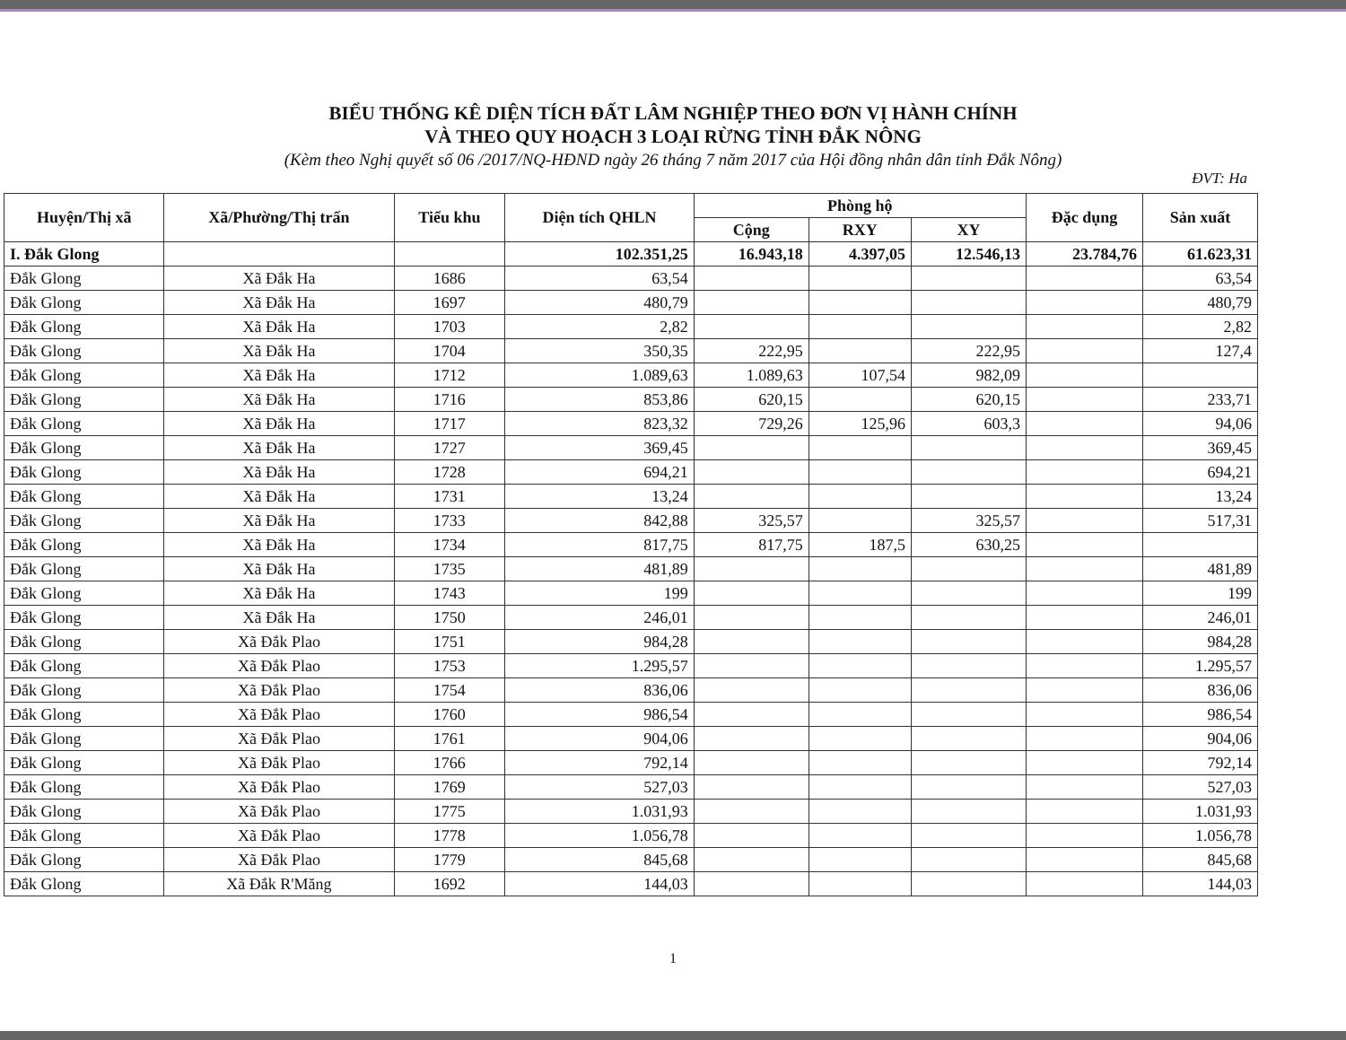BIỂU THỐNG KÊ DIỆN TÍCH ĐẤT LÂM NGHIỆP THEO ĐƠN VỊ HÀNH CHÍNH
VÀ THEO QUY HOẠCH 3 LOẠI RỪNG TỈNH ĐẮK NÔNG
(Kèm theo Nghị quyết số 06 /2017/NQ-HĐND ngày 26 tháng 7 năm 2017 của Hội đồng nhân dân tỉnh Đắk Nông)
ĐVT: Ha
| Huyện/Thị xã | Xã/Phường/Thị trấn | Tiểu khu | Diện tích QHLN | Phòng hộ | | | Đặc dụng | Sản xuất |
| --- | --- | --- | --- | --- | --- | --- | --- | --- |
| | | | | Cộng | RXY | XY | | |
| I. Đắk Glong | | | 102.351,25 | 16.943,18 | 4.397,05 | 12.546,13 | 23.784,76 | 61.623,31 |
| Đắk Glong | Xã Đắk Ha | 1686 | 63,54 | | | | | 63,54 |
| Đắk Glong | Xã Đắk Ha | 1697 | 480,79 | | | | | 480,79 |
| Đắk Glong | Xã Đắk Ha | 1703 | 2,82 | | | | | 2,82 |
| Đắk Glong | Xã Đắk Ha | 1704 | 350,35 | 222,95 | | 222,95 | | 127,4 |
| Đắk Glong | Xã Đắk Ha | 1712 | 1.089,63 | 1.089,63 | 107,54 | 982,09 | | |
| Đắk Glong | Xã Đắk Ha | 1716 | 853,86 | 620,15 | | 620,15 | | 233,71 |
| Đắk Glong | Xã Đắk Ha | 1717 | 823,32 | 729,26 | 125,96 | 603,3 | | 94,06 |
| Đắk Glong | Xã Đắk Ha | 1727 | 369,45 | | | | | 369,45 |
| Đắk Glong | Xã Đắk Ha | 1728 | 694,21 | | | | | 694,21 |
| Đắk Glong | Xã Đắk Ha | 1731 | 13,24 | | | | | 13,24 |
| Đắk Glong | Xã Đắk Ha | 1733 | 842,88 | 325,57 | | 325,57 | | 517,31 |
| Đắk Glong | Xã Đắk Ha | 1734 | 817,75 | 817,75 | 187,5 | 630,25 | | |
| Đắk Glong | Xã Đắk Ha | 1735 | 481,89 | | | | | 481,89 |
| Đắk Glong | Xã Đắk Ha | 1743 | 199 | | | | | 199 |
| Đắk Glong | Xã Đắk Ha | 1750 | 246,01 | | | | | 246,01 |
| Đắk Glong | Xã Đắk Plao | 1751 | 984,28 | | | | | 984,28 |
| Đắk Glong | Xã Đắk Plao | 1753 | 1.295,57 | | | | | 1.295,57 |
| Đắk Glong | Xã Đắk Plao | 1754 | 836,06 | | | | | 836,06 |
| Đắk Glong | Xã Đắk Plao | 1760 | 986,54 | | | | | 986,54 |
| Đắk Glong | Xã Đắk Plao | 1761 | 904,06 | | | | | 904,06 |
| Đắk Glong | Xã Đắk Plao | 1766 | 792,14 | | | | | 792,14 |
| Đắk Glong | Xã Đắk Plao | 1769 | 527,03 | | | | | 527,03 |
| Đắk Glong | Xã Đắk Plao | 1775 | 1.031,93 | | | | | 1.031,93 |
| Đắk Glong | Xã Đắk Plao | 1778 | 1.056,78 | | | | | 1.056,78 |
| Đắk Glong | Xã Đắk Plao | 1779 | 845,68 | | | | | 845,68 |
| Đắk Glong | Xã Đắk R'Măng | 1692 | 144,03 | | | | | 144,03 |
1